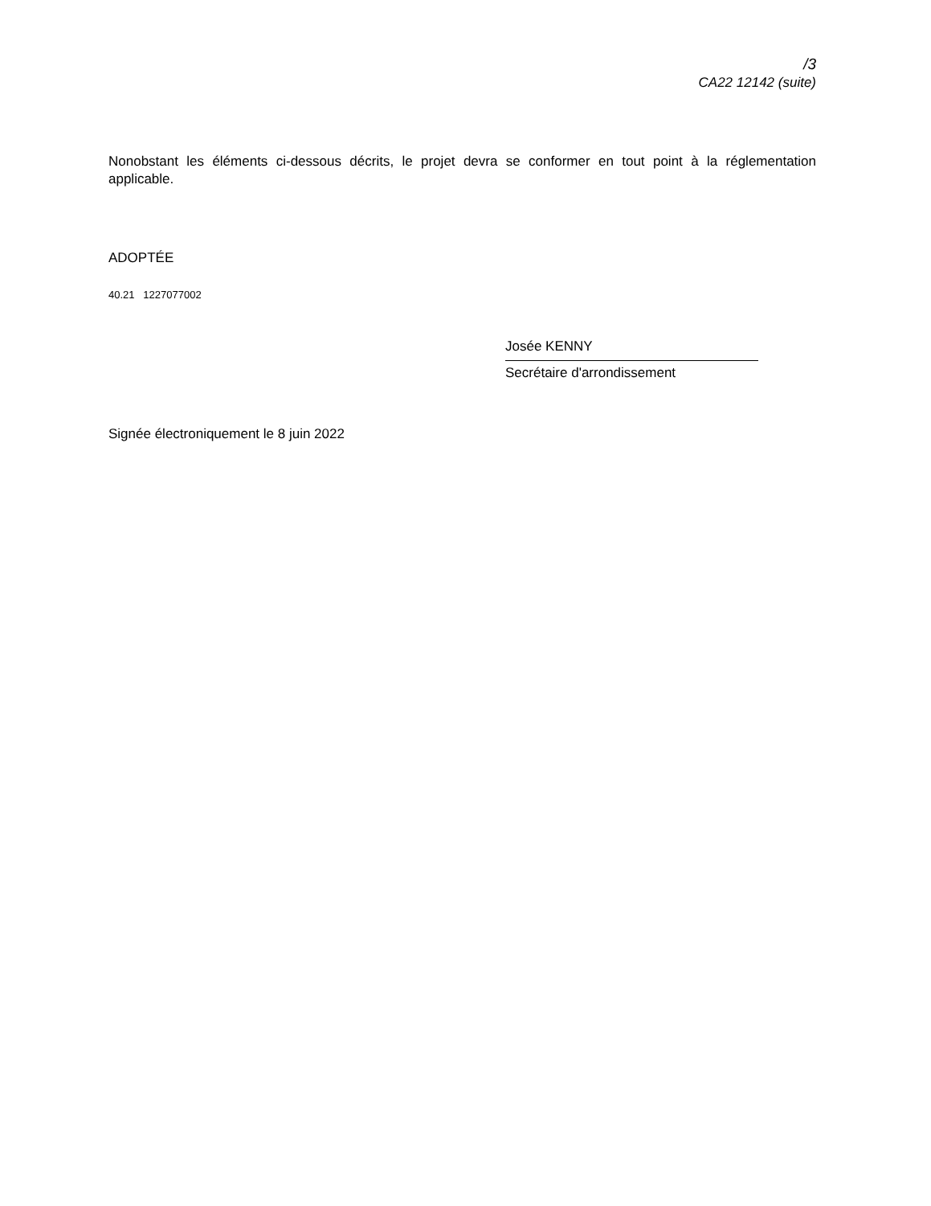/3
CA22 12142 (suite)
Nonobstant les éléments ci-dessous décrits, le projet devra se conformer en tout point à la réglementation applicable.
ADOPTÉE
40.21 1227077002
Josée KENNY
Secrétaire d'arrondissement
Signée électroniquement le 8 juin 2022